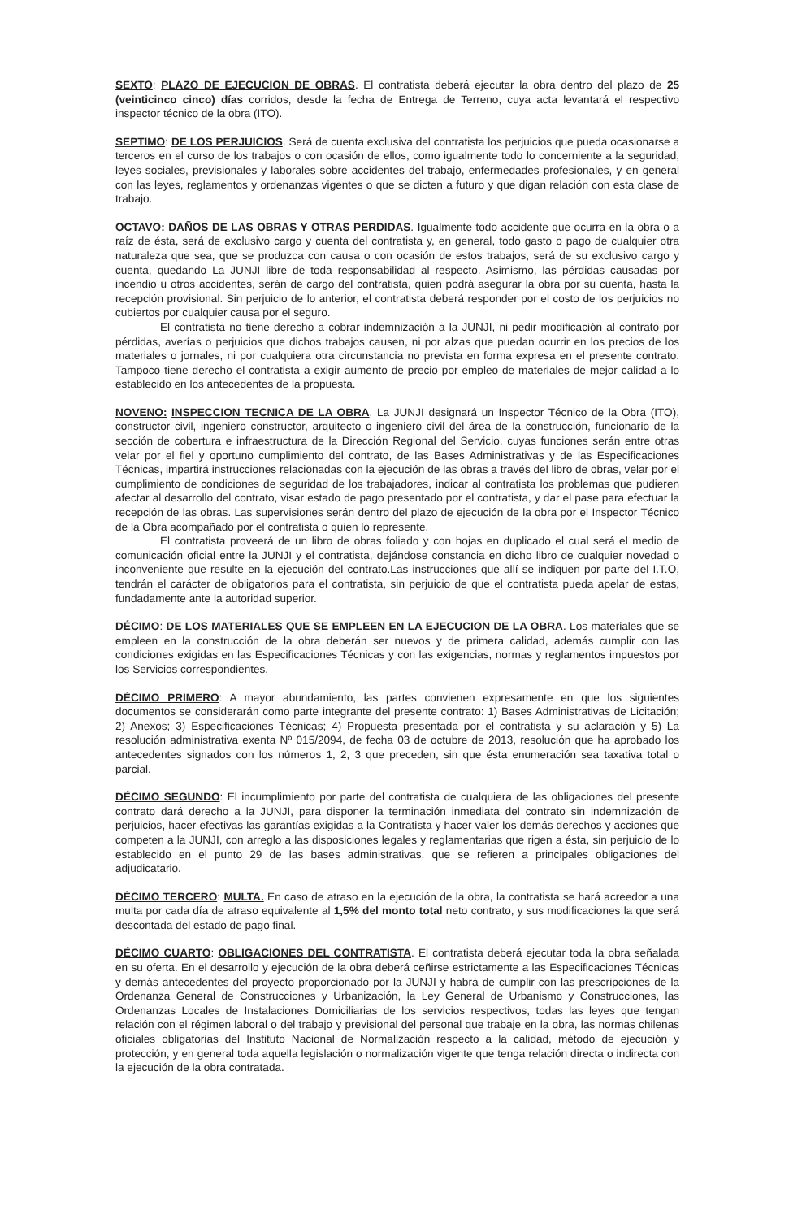SEXTO: PLAZO DE EJECUCION DE OBRAS. El contratista deberá ejecutar la obra dentro del plazo de 25 (veinticinco cinco) días corridos, desde la fecha de Entrega de Terreno, cuya acta levantará el respectivo inspector técnico de la obra (ITO).
SEPTIMO: DE LOS PERJUICIOS. Será de cuenta exclusiva del contratista los perjuicios que pueda ocasionarse a terceros en el curso de los trabajos o con ocasión de ellos, como igualmente todo lo concerniente a la seguridad, leyes sociales, previsionales y laborales sobre accidentes del trabajo, enfermedades profesionales, y en general con las leyes, reglamentos y ordenanzas vigentes o que se dicten a futuro y que digan relación con esta clase de trabajo.
OCTAVO: DAÑOS DE LAS OBRAS Y OTRAS PERDIDAS. Igualmente todo accidente que ocurra en la obra o a raíz de ésta, será de exclusivo cargo y cuenta del contratista y, en general, todo gasto o pago de cualquier otra naturaleza que sea, que se produzca con causa o con ocasión de estos trabajos, será de su exclusivo cargo y cuenta, quedando La JUNJI libre de toda responsabilidad al respecto. Asimismo, las pérdidas causadas por incendio u otros accidentes, serán de cargo del contratista, quien podrá asegurar la obra por su cuenta, hasta la recepción provisional. Sin perjuicio de lo anterior, el contratista deberá responder por el costo de los perjuicios no cubiertos por cualquier causa por el seguro.
El contratista no tiene derecho a cobrar indemnización a la JUNJI, ni pedir modificación al contrato por pérdidas, averías o perjuicios que dichos trabajos causen, ni por alzas que puedan ocurrir en los precios de los materiales o jornales, ni por cualquiera otra circunstancia no prevista en forma expresa en el presente contrato. Tampoco tiene derecho el contratista a exigir aumento de precio por empleo de materiales de mejor calidad a lo establecido en los antecedentes de la propuesta.
NOVENO: INSPECCION TECNICA DE LA OBRA. La JUNJI designará un Inspector Técnico de la Obra (ITO), constructor civil, ingeniero constructor, arquitecto o ingeniero civil del área de la construcción, funcionario de la sección de cobertura e infraestructura de la Dirección Regional del Servicio, cuyas funciones serán entre otras velar por el fiel y oportuno cumplimiento del contrato, de las Bases Administrativas y de las Especificaciones Técnicas, impartirá instrucciones relacionadas con la ejecución de las obras a través del libro de obras, velar por el cumplimiento de condiciones de seguridad de los trabajadores, indicar al contratista los problemas que pudieren afectar al desarrollo del contrato, visar estado de pago presentado por el contratista, y dar el pase para efectuar la recepción de las obras. Las supervisiones serán dentro del plazo de ejecución de la obra por el Inspector Técnico de la Obra acompañado por el contratista o quien lo represente.
El contratista proveerá de un libro de obras foliado y con hojas en duplicado el cual será el medio de comunicación oficial entre la JUNJI y el contratista, dejándose constancia en dicho libro de cualquier novedad o inconveniente que resulte en la ejecución del contrato.Las instrucciones que allí se indiquen por parte del I.T.O, tendrán el carácter de obligatorios para el contratista, sin perjuicio de que el contratista pueda apelar de estas, fundadamente ante la autoridad superior.
DÉCIMO: DE LOS MATERIALES QUE SE EMPLEEN EN LA EJECUCION DE LA OBRA. Los materiales que se empleen en la construcción de la obra deberán ser nuevos y de primera calidad, además cumplir con las condiciones exigidas en las Especificaciones Técnicas y con las exigencias, normas y reglamentos impuestos por los Servicios correspondientes.
DÉCIMO PRIMERO: A mayor abundamiento, las partes convienen expresamente en que los siguientes documentos se considerarán como parte integrante del presente contrato: 1) Bases Administrativas de Licitación; 2) Anexos; 3) Especificaciones Técnicas; 4) Propuesta presentada por el contratista y su aclaración y 5) La resolución administrativa exenta Nº 015/2094, de fecha 03 de octubre de 2013, resolución que ha aprobado los antecedentes signados con los números 1, 2, 3 que preceden, sin que ésta enumeración sea taxativa total o parcial.
DÉCIMO SEGUNDO: El incumplimiento por parte del contratista de cualquiera de las obligaciones del presente contrato dará derecho a la JUNJI, para disponer la terminación inmediata del contrato sin indemnización de perjuicios, hacer efectivas las garantías exigidas a la Contratista y hacer valer los demás derechos y acciones que competen a la JUNJI, con arreglo a las disposiciones legales y reglamentarias que rigen a ésta, sin perjuicio de lo establecido en el punto 29 de las bases administrativas, que se refieren a principales obligaciones del adjudicatario.
DÉCIMO TERCERO: MULTA. En caso de atraso en la ejecución de la obra, la contratista se hará acreedor a una multa por cada día de atraso equivalente al 1,5% del monto total neto contrato, y sus modificaciones la que será descontada del estado de pago final.
DÉCIMO CUARTO: OBLIGACIONES DEL CONTRATISTA. El contratista deberá ejecutar toda la obra señalada en su oferta. En el desarrollo y ejecución de la obra deberá ceñirse estrictamente a las Especificaciones Técnicas y demás antecedentes del proyecto proporcionado por la JUNJI y habrá de cumplir con las prescripciones de la Ordenanza General de Construcciones y Urbanización, la Ley General de Urbanismo y Construcciones, las Ordenanzas Locales de Instalaciones Domiciliarias de los servicios respectivos, todas las leyes que tengan relación con el régimen laboral o del trabajo y previsional del personal que trabaje en la obra, las normas chilenas oficiales obligatorias del Instituto Nacional de Normalización respecto a la calidad, método de ejecución y protección, y en general toda aquella legislación o normalización vigente que tenga relación directa o indirecta con la ejecución de la obra contratada.